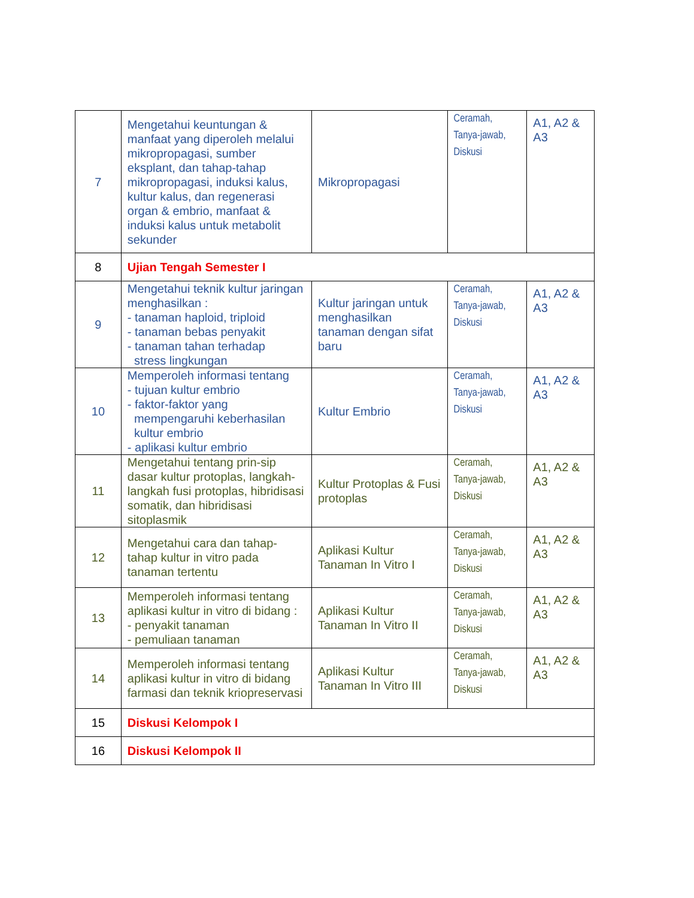| 7 | Mengetahui keuntungan & manfaat yang diperoleh melalui mikropropagasi, sumber eksplant, dan tahap-tahap mikropropagasi, induksi kalus, kultur kalus, dan regenerasi organ & embrio, manfaat & induksi kalus untuk metabolit sekunder | Mikropropagasi | Ceramah, Tanya-jawab, Diskusi | A1, A2 & A3 |
| 8 | Ujian Tengah Semester I | | | |
| 9 | Mengetahui teknik kultur jaringan menghasilkan : - tanaman haploid, triploid - tanaman bebas penyakit - tanaman tahan terhadap stress lingkungan | Kultur jaringan untuk menghasilkan tanaman dengan sifat baru | Ceramah, Tanya-jawab, Diskusi | A1, A2 & A3 |
| 10 | Memperoleh informasi tentang - tujuan kultur embrio - faktor-faktor yang mempengaruhi keberhasilan kultur embrio - aplikasi kultur embrio | Kultur Embrio | Ceramah, Tanya-jawab, Diskusi | A1, A2 & A3 |
| 11 | Mengetahui tentang prin-sip dasar kultur protoplas, langkah-langkah fusi protoplas, hibridisasi somatik, dan hibridisasi sitoplasmik | Kultur Protoplas & Fusi protoplas | Ceramah, Tanya-jawab, Diskusi | A1, A2 & A3 |
| 12 | Mengetahui cara dan tahap-tahap kultur in vitro pada tanaman tertentu | Aplikasi Kultur Tanaman In Vitro I | Ceramah, Tanya-jawab, Diskusi | A1, A2 & A3 |
| 13 | Memperoleh informasi tentang aplikasi kultur in vitro di bidang : - penyakit tanaman - pemuliaan tanaman | Aplikasi Kultur Tanaman In Vitro II | Ceramah, Tanya-jawab, Diskusi | A1, A2 & A3 |
| 14 | Memperoleh informasi tentang aplikasi kultur in vitro di bidang farmasi dan teknik kriopreservasi | Aplikasi Kultur Tanaman In Vitro III | Ceramah, Tanya-jawab, Diskusi | A1, A2 & A3 |
| 15 | Diskusi Kelompok I | | | |
| 16 | Diskusi Kelompok II | | | |